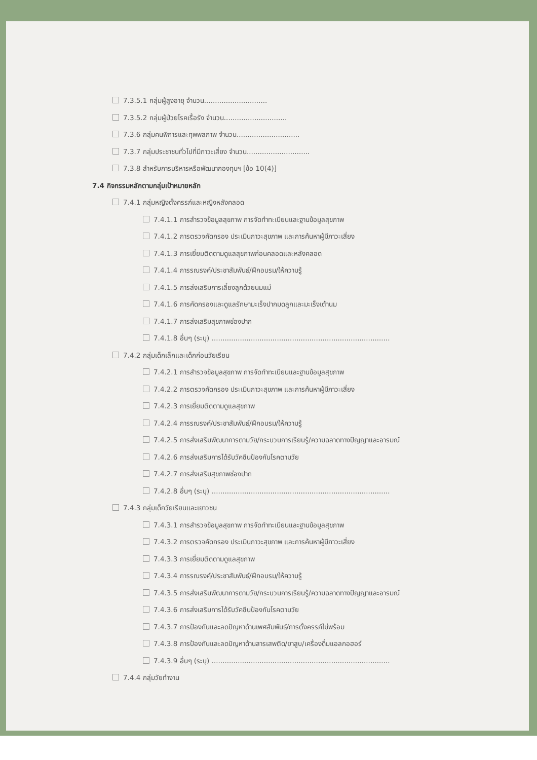7.3.5.1 กลุ่มผู้สูงอายุ จำนวน.............................
7.3.5.2 กลุ่มผู้ป่วยโรคเรื้อรัง จำนวน.............................
7.3.6 กลุ่มคนพิการและทุพพลภาพ จำนวน.............................
7.3.7 กลุ่มประชาชนทั่วไปที่มีภาวะเสี่ยง จำนวน.............................
7.3.8 สำหรับการบริหารหรือพัฒนากองทุนฯ [ข้อ 10(4)]
7.4 กิจกรรมหลักตามกลุ่มเป้าหมายหลัก
7.4.1 กลุ่มหญิงตั้งครรภ์และหญิงหลังคลอด
7.4.1.1 การสำรวจข้อมูลสุขภาพ การจัดทำทะเบียนและฐานข้อมูลสุขภาพ
7.4.1.2 การตรวจคัดกรอง ประเมินภาวะสุขภาพ และการค้นหาผู้มีภาวะเสี่ยง
7.4.1.3 การเยี่ยมติดตามดูแลสุขภาพก่อนคลอดและหลังคลอด
7.4.1.4 การรณรงค์/ประชาสัมพันธ์/ฝึกอบรม/ให้ความรู้
7.4.1.5 การส่งเสริมการเลี้ยงลูกด้วยนมแม่
7.4.1.6 การคัดกรองและดูแลรักษามะเร็งปากมดลูกและมะเร็งเต้านม
7.4.1.7 การส่งเสริมสุขภาพช่องปาก
7.4.1.8 อื่นๆ (ระบุ) ..................................................................................
7.4.2 กลุ่มเด็กเล็กและเด็กก่อนวัยเรียน
7.4.2.1 การสำรวจข้อมูลสุขภาพ การจัดทำทะเบียนและฐานข้อมูลสุขภาพ
7.4.2.2 การตรวจคัดกรอง ประเมินภาวะสุขภาพ และการค้นหาผู้มีภาวะเสี่ยง
7.4.2.3 การเยี่ยมติดตามดูแลสุขภาพ
7.4.2.4 การรณรงค์/ประชาสัมพันธ์/ฝึกอบรม/ให้ความรู้
7.4.2.5 การส่งเสริมพัฒนาการตามวัย/กระบวนการเรียนรู้/ความฉลาดทางปัญญาและอารมณ์
7.4.2.6 การส่งเสริมการได้รับวัคซีนป้องกันโรคตามวัย
7.4.2.7 การส่งเสริมสุขภาพช่องปาก
7.4.2.8 อื่นๆ (ระบุ) ..................................................................................
7.4.3 กลุ่มเด็กวัยเรียนและเยาวชน
7.4.3.1 การสำรวจข้อมูลสุขภาพ การจัดทำทะเบียนและฐานข้อมูลสุขภาพ
7.4.3.2 การตรวจคัดกรอง ประเมินภาวะสุขภาพ และการค้นหาผู้มีภาวะเสี่ยง
7.4.3.3 การเยี่ยมติดตามดูแลสุขภาพ
7.4.3.4 การรณรงค์/ประชาสัมพันธ์/ฝึกอบรม/ให้ความรู้
7.4.3.5 การส่งเสริมพัฒนาการตามวัย/กระบวนการเรียนรู้/ความฉลาดทางปัญญาและอารมณ์
7.4.3.6 การส่งเสริมการได้รับวัคซีนป้องกันโรคตามวัย
7.4.3.7 การป้องกันและลดปัญหาด้านเพศสัมพันธ์/การตั้งครรภ์ไม่พร้อม
7.4.3.8 การป้องกันและลดปัญหาด้านสารเสพติด/ยาสูบ/เครื่องดื่มแอลกอฮอร์
7.4.3.9 อื่นๆ (ระบุ) ..................................................................................
7.4.4 กลุ่มวัยทำงาน